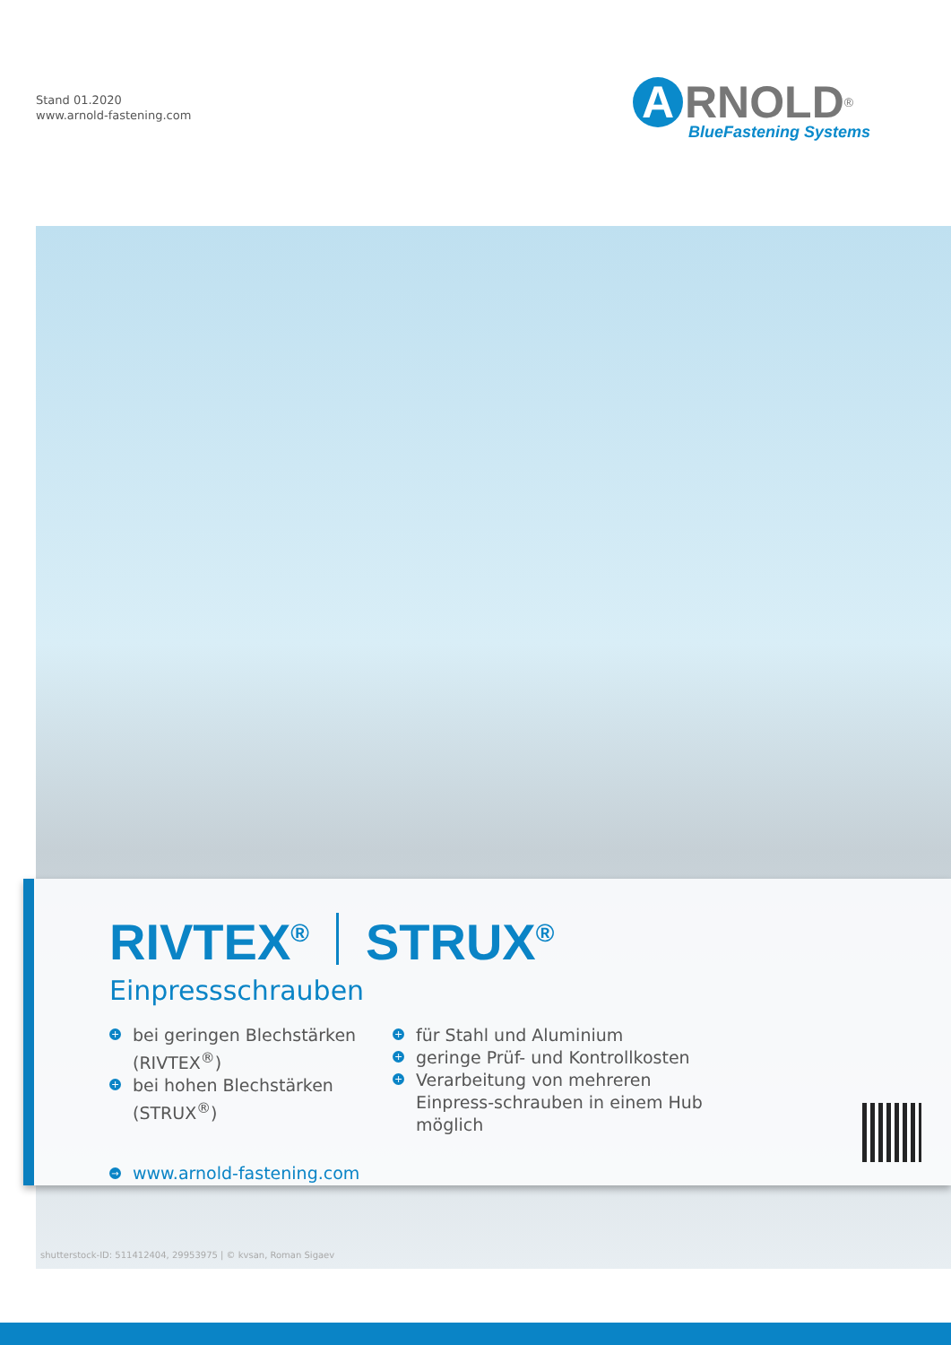Stand 01.2020
www.arnold-fastening.com
A RNOLD<sup>®</sup>
BlueFastening Systems
RIVTEX<sup>®</sup> STRUX<sup>®</sup>
Einpressschrauben
+ bei geringen Blechstärken (RIVTEX<sup>®</sup>)
+ bei hohen Blechstärken (STRUX<sup>®</sup>)
+ für Stahl und Aluminium
+ geringe Prüf- und Kontrollkosten
+ Verarbeitung von mehreren Einpress-schrauben in einem Hub möglich
→ www.arnold-fastening.com
shutterstock-ID: 511412404, 29953975 | © kvsan, Roman Sigaev